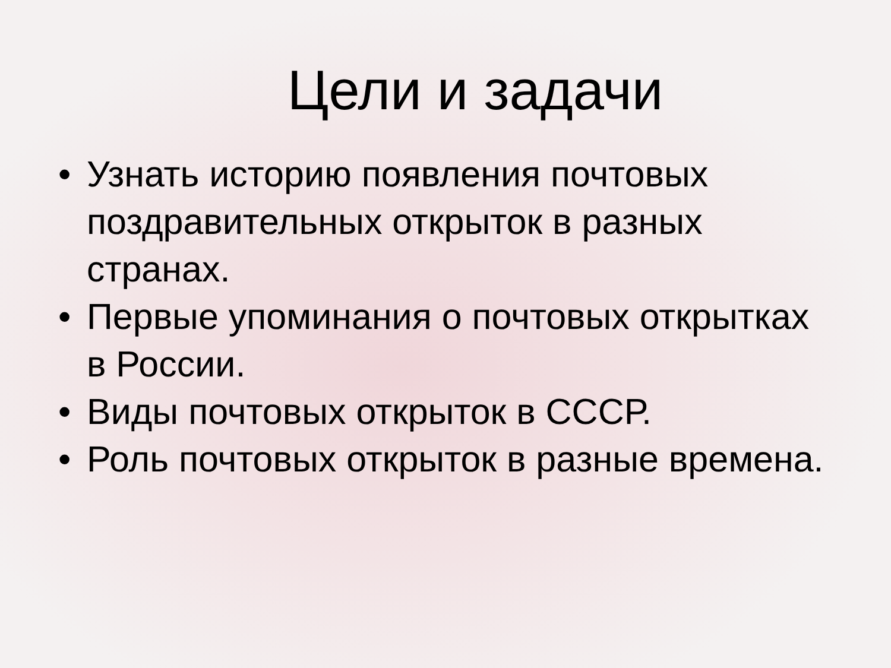Цели и задачи
• Узнать историю появления почтовых поздравительных открыток в разных странах.
• Первые упоминания о почтовых открытках в России.
• Виды почтовых открыток в СССР.
• Роль почтовых открыток в разные времена.